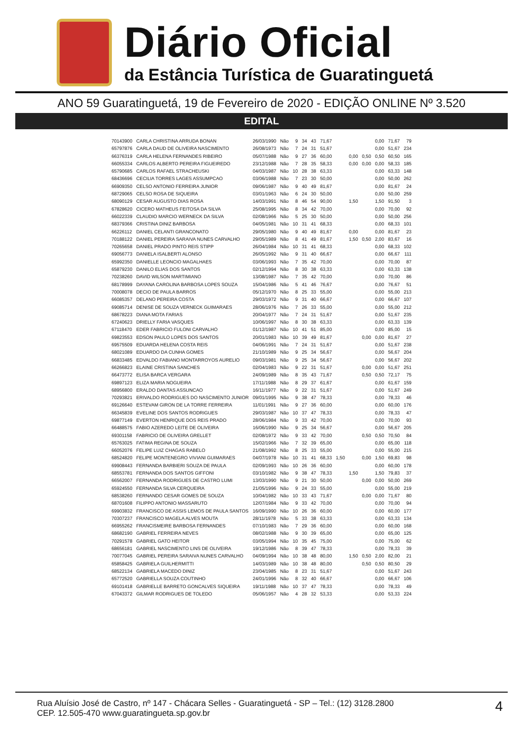Diário Oficial
da Estância Turística de Guaratinguetá
ANO 59 Guaratinguetá, 19 de Fevereiro de 2020 - EDIÇÃO ONLINE Nº 3.520
EDITAL
| 70143900 | CARLA CHRISTINA ARRUDA BONAN | 26/03/1990 | Não | 9 | 34 | 43 | 71,67 | | | | 0,00 | 71,67 | 79 |
| 65797876 | CARLA DAUD DE OLIVEIRA NASCIMENTO | 26/08/1973 | Não | 7 | 24 | 31 | 51,67 | | | | 0,00 | 51,67 | 234 |
| 66376319 | CARLA HELENA FERNANDES RIBEIRO | 05/07/1988 | Não | 9 | 27 | 36 | 60,00 | | 0,00 | 0,50 | 0,50 | 60,50 | 165 |
| 66055334 | CARLOS ALBERTO PEREIRA FIGUEIREDO | 23/12/1988 | Não | 7 | 28 | 35 | 58,33 | | 0,00 | 0,00 | 0,00 | 58,33 | 185 |
| 65790685 | CARLOS RAFAEL STRACHEUSKI | 04/03/1987 | Não | 10 | 28 | 38 | 63,33 | | | | 0,00 | 63,33 | 148 |
| 68436696 | CECILIA TORRES LAGES ASSUMPCAO | 03/06/1988 | Não | 7 | 23 | 30 | 50,00 | | | | 0,00 | 50,00 | 262 |
| 66909350 | CELSO ANTONIO FERREIRA JUNIOR | 09/06/1987 | Não | 9 | 40 | 49 | 81,67 | | | | 0,00 | 81,67 | 24 |
| 68729065 | CELSO ROSA DE SIQUEIRA | 03/01/1963 | Não | 6 | 24 | 30 | 50,00 | | | | 0,00 | 50,00 | 259 |
| 68090129 | CESAR AUGUSTO DIAS ROSA | 14/03/1991 | Não | 8 | 46 | 54 | 90,00 | | 1,50 | | 1,50 | 91,50 | 3 |
| 67828620 | CICERO MATHEUS FEITOSA DA SILVA | 25/08/1995 | Não | 8 | 34 | 42 | 70,00 | | | | 0,00 | 70,00 | 92 |
| 66022339 | CLAUDIO MARCIO WERNECK DA SILVA | 02/08/1966 | Não | 5 | 25 | 30 | 50,00 | | | | 0,00 | 50,00 | 256 |
| 68379366 | CRISTINA DINIZ BARBOSA | 04/05/1981 | Não | 10 | 31 | 41 | 68,33 | | | | 0,00 | 68,33 | 101 |
| 66226112 | DANIEL CELANTI GRANCONATO | 29/05/1980 | Não | 9 | 40 | 49 | 81,67 | | 0,00 | | 0,00 | 81,67 | 23 |
| 70188122 | DANIEL PEREIRA SARAIVA NUNES CARVALHO | 29/05/1989 | Não | 8 | 41 | 49 | 81,67 | | 1,50 | 0,50 | 2,00 | 83,67 | 16 |
| 70265658 | DANIEL PRADO PINTO REIS STIPP | 26/04/1984 | Não | 10 | 31 | 41 | 68,33 | | | | 0,00 | 68,33 | 102 |
| 69056773 | DANIELA ISALBERTI ALONSO | 26/05/1992 | Não | 9 | 31 | 40 | 66,67 | | | | 0,00 | 66,67 | 111 |
| 65992350 | DANIELLE LEONCIO MAGALHAES | 03/06/1993 | Não | 7 | 35 | 42 | 70,00 | | | | 0,00 | 70,00 | 87 |
| 65879230 | DANILO ELIAS DOS SANTOS | 02/12/1994 | Não | 8 | 30 | 38 | 63,33 | | | | 0,00 | 63,33 | 138 |
| 70238260 | DAVID WILSON MARTIMIANO | 13/08/1987 | Não | 7 | 35 | 42 | 70,00 | | | | 0,00 | 70,00 | 86 |
| 68178999 | DAYANA CAROLINA BARBOSA LOPES SOUZA | 15/04/1986 | Não | 5 | 41 | 46 | 76,67 | | | | 0,00 | 76,67 | 51 |
| 70008078 | DECIO DE PAULA BARROS | 05/12/1970 | Não | 8 | 25 | 33 | 55,00 | | | | 0,00 | 55,00 | 213 |
| 66085357 | DELANO PEREIRA COSTA | 29/03/1972 | Não | 9 | 31 | 40 | 66,67 | | | | 0,00 | 66,67 | 107 |
| 69085714 | DENISE DE SOUZA VERNECK GUIMARAES | 28/06/1976 | Não | 7 | 26 | 33 | 55,00 | | | | 0,00 | 55,00 | 212 |
| 68678223 | DIANA MOTA FARIAS | 20/04/1977 | Não | 7 | 24 | 31 | 51,67 | | | | 0,00 | 51,67 | 235 |
| 67240623 | DRIELLY FARIA VASQUES | 10/06/1997 | Não | 8 | 30 | 38 | 63,33 | | | | 0,00 | 63,33 | 139 |
| 67118470 | EDER FABRICIO FULONI CARVALHO | 01/12/1987 | Não | 10 | 41 | 51 | 85,00 | | | | 0,00 | 85,00 | 15 |
| 69823553 | EDSON PAULO LOPES DOS SANTOS | 20/01/1983 | Não | 10 | 39 | 49 | 81,67 | | | 0,00 | 0,00 | 81,67 | 27 |
| 69575509 | EDUARDA HELENA COSTA REIS | 04/06/1991 | Não | 7 | 24 | 31 | 51,67 | | | | 0,00 | 51,67 | 238 |
| 68021089 | EDUARDO DA CUNHA GOMES | 21/10/1989 | Não | 9 | 25 | 34 | 56,67 | | | | 0,00 | 56,67 | 204 |
| 66833485 | EDVALDO FABIANO MONTARROYOS AURELIO | 09/03/1981 | Não | 9 | 25 | 34 | 56,67 | | | | 0,00 | 56,67 | 202 |
| 66266823 | ELAINE CRISTINA SANCHES | 02/04/1983 | Não | 9 | 22 | 31 | 51,67 | | | 0,00 | 0,00 | 51,67 | 251 |
| 66473772 | ELISA BARCA VERGARA | 24/09/1989 | Não | 8 | 35 | 43 | 71,67 | | | 0,50 | 0,50 | 72,17 | 75 |
| 69897123 | ELIZA MARIA NOGUEIRA | 17/11/1988 | Não | 8 | 29 | 37 | 61,67 | | | | 0,00 | 61,67 | 159 |
| 68956800 | ERALDO DANTAS ASSUNCAO | 16/11/1977 | Não | 9 | 22 | 31 | 51,67 | | | | 0,00 | 51,67 | 249 |
| 70293821 | ERIVALDO RODRIGUES DO NASCIMENTO JUNIOR | 09/01/1995 | Não | 9 | 38 | 47 | 78,33 | | | | 0,00 | 78,33 | 46 |
| 69126640 | ESTEVAM GIRON DE LA TORRE FERREIRA | 11/01/1991 | Não | 9 | 27 | 36 | 60,00 | | | | 0,00 | 60,00 | 176 |
| 66345839 | EVELINE DOS SANTOS RODRIGUES | 29/03/1987 | Não | 10 | 37 | 47 | 78,33 | | | | 0,00 | 78,33 | 47 |
| 69877149 | EVERTON HENRIQUE DOS REIS PRADO | 28/06/1984 | Não | 9 | 33 | 42 | 70,00 | | | | 0,00 | 70,00 | 93 |
| 66488575 | FABIO AZEREDO LEITE DE OLIVEIRA | 16/06/1990 | Não | 9 | 25 | 34 | 56,67 | | | | 0,00 | 56,67 | 205 |
| 69301158 | FABRICIO DE OLIVEIRA GRELLET | 02/08/1972 | Não | 9 | 33 | 42 | 70,00 | | | 0,50 | 0,50 | 70,50 | 84 |
| 65763025 | FATIMA REGINA DE SOUZA | 15/02/1966 | Não | 7 | 32 | 39 | 65,00 | | | | 0,00 | 65,00 | 118 |
| 66052076 | FELIPE LUIZ CHAGAS RABELO | 21/08/1992 | Não | 8 | 25 | 33 | 55,00 | | | | 0,00 | 55,00 | 215 |
| 68524820 | FELIPE MONTENEGRO VIVIANI GUIMARAES | 04/07/1978 | Não | 10 | 31 | 41 | 68,33 | 1,50 | | 0,00 | 1,50 | 69,83 | 98 |
| 69908443 | FERNANDA BARBIERI SOUZA DE PAULA | 02/09/1993 | Não | 10 | 26 | 36 | 60,00 | | | | 0,00 | 60,00 | 178 |
| 68553781 | FERNANDA DOS SANTOS GIFFONI | 03/10/1982 | Não | 9 | 38 | 47 | 78,33 | | 1,50 | | 1,50 | 79,83 | 37 |
| 66562007 | FERNANDA RODRIGUES DE CASTRO LUMI | 13/03/1990 | Não | 9 | 21 | 30 | 50,00 | | | 0,00 | 0,00 | 50,00 | 269 |
| 65924550 | FERNANDA SILVA CERQUEIRA | 21/05/1996 | Não | 9 | 24 | 33 | 55,00 | | | | 0,00 | 55,00 | 219 |
| 68538260 | FERNANDO CESAR GOMES DE SOUZA | 10/04/1982 | Não | 10 | 33 | 43 | 71,67 | | | 0,00 | 0,00 | 71,67 | 80 |
| 68701608 | FILIPPO ANTONIO MASSARUTO | 12/07/1984 | Não | 9 | 33 | 42 | 70,00 | | | | 0,00 | 70,00 | 94 |
| 69903832 | FRANCISCO DE ASSIS LEMOS DE PAULA SANTOS | 16/09/1990 | Não | 10 | 26 | 36 | 60,00 | | | | 0,00 | 60,00 | 177 |
| 70307237 | FRANCISCO MAGELA ALVES MOUTA | 28/11/1978 | Não | 5 | 33 | 38 | 63,33 | | | | 0,00 | 63,33 | 134 |
| 66955262 | FRANCISMEIRE BARBOSA FERNANDES | 07/10/1983 | Não | 7 | 29 | 36 | 60,00 | | | | 0,00 | 60,00 | 168 |
| 68682190 | GABRIEL FERREIRA NEVES | 08/02/1988 | Não | 9 | 30 | 39 | 65,00 | | | | 0,00 | 65,00 | 125 |
| 70291578 | GABRIEL GATO HEITOR | 03/05/1994 | Não | 10 | 35 | 45 | 75,00 | | | | 0,00 | 75,00 | 62 |
| 68656181 | GABRIEL NASCIMENTO LINS DE OLIVEIRA | 19/12/1986 | Não | 8 | 39 | 47 | 78,33 | | | | 0,00 | 78,33 | 39 |
| 70077045 | GABRIEL PEREIRA SARAIVA NUNES CARVALHO | 04/09/1994 | Não | 10 | 38 | 48 | 80,00 | | 1,50 | 0,50 | 2,00 | 82,00 | 21 |
| 65858425 | GABRIELA GUILHERMITTI | 14/03/1989 | Não | 10 | 38 | 48 | 80,00 | | | 0,50 | 0,50 | 80,50 | 29 |
| 68522134 | GABRIELA MACEDO DINIZ | 23/04/1985 | Não | 8 | 23 | 31 | 51,67 | | | | 0,00 | 51,67 | 243 |
| 65772520 | GABRIELLA SOUZA COUTINHO | 24/01/1996 | Não | 8 | 32 | 40 | 66,67 | | | | 0,00 | 66,67 | 106 |
| 69101418 | GABRIELLE BARRETO GONCALVES SIQUEIRA | 19/11/1988 | Não | 10 | 37 | 47 | 78,33 | | | | 0,00 | 78,33 | 49 |
| 67043372 | GILMAR RODRIGUES DE TOLEDO | 05/06/1957 | Não | 4 | 28 | 32 | 53,33 | | | | 0,00 | 53,33 | 224 |
Rua Aluísio José de Castro, nº 147 - Chácara Selles - Guaratinguetá - SP – Tel.: (12) 3128.2800
CEP. 12.505-470 www.guaratingueta.sp.gov.br
4